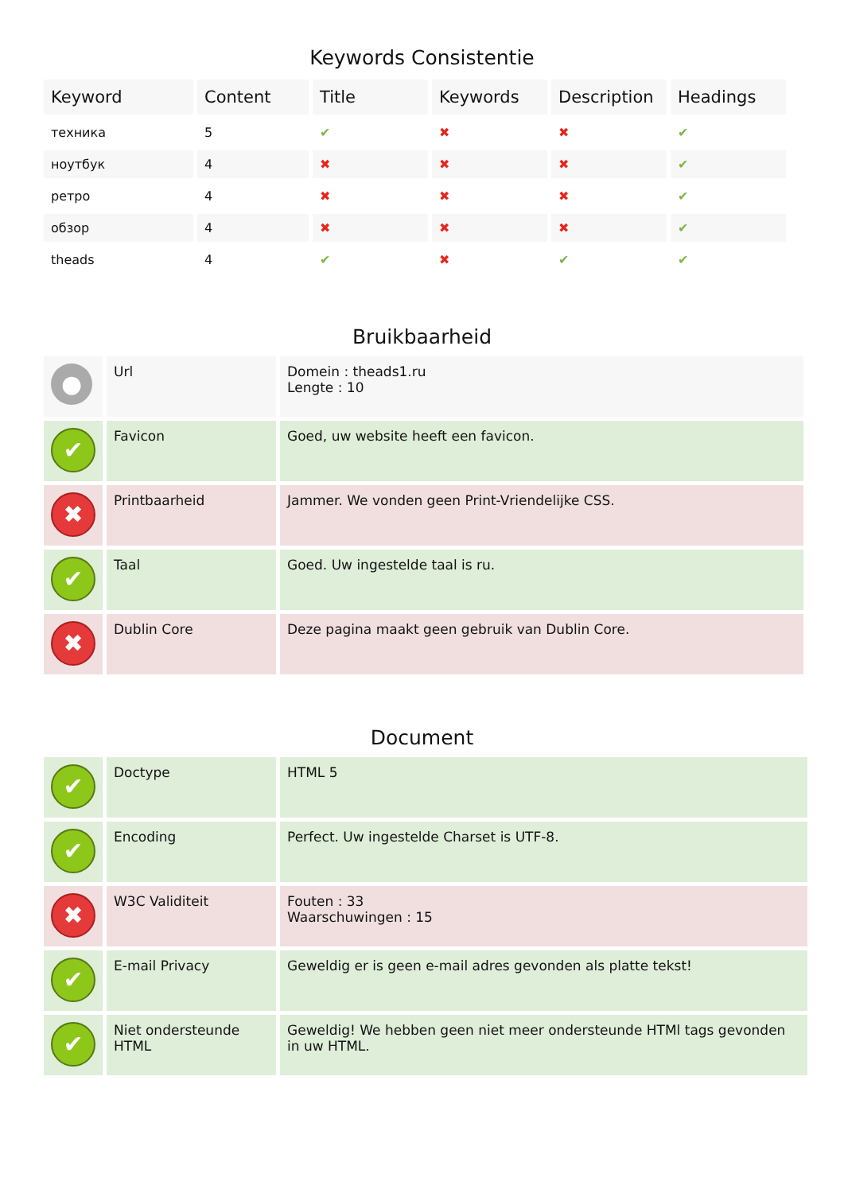Keywords Consistentie
| Keyword | Content | Title | Keywords | Description | Headings |
| --- | --- | --- | --- | --- | --- |
| техника | 5 | ✔ | ✖ | ✖ | ✔ |
| ноутбук | 4 | ✖ | ✖ | ✖ | ✔ |
| ретро | 4 | ✖ | ✖ | ✖ | ✔ |
| обзор | 4 | ✖ | ✖ | ✖ | ✔ |
| theads | 4 | ✔ | ✖ | ✔ | ✔ |
Bruikbaarheid
| ● | Url | Domein : theads1.ru Lengte : 10 |
| ✔ | Favicon | Goed, uw website heeft een favicon. |
| ✖ | Printbaarheid | Jammer. We vonden geen Print-Vriendelijke CSS. |
| ✔ | Taal | Goed. Uw ingestelde taal is ru. |
| ✖ | Dublin Core | Deze pagina maakt geen gebruik van Dublin Core. |
Document
| ✔ | Doctype | HTML 5 |
| ✔ | Encoding | Perfect. Uw ingestelde Charset is UTF-8. |
| ✖ | W3C Validiteit | Fouten : 33 Waarschuwingen : 15 |
| ✔ | E-mail Privacy | Geweldig er is geen e-mail adres gevonden als platte tekst! |
| ✔ | Niet ondersteunde HTML | Geweldig! We hebben geen niet meer ondersteunde HTMl tags gevonden in uw HTML. |